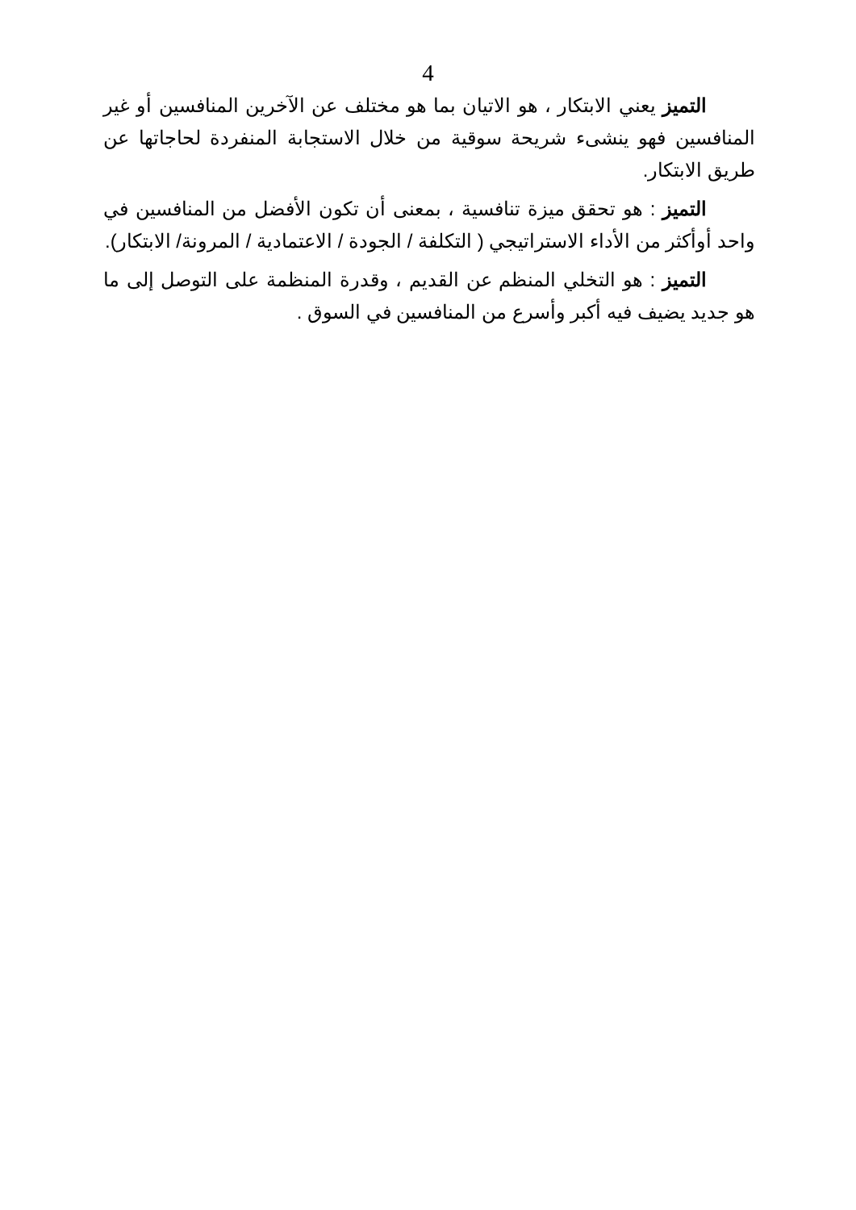4
التميز يعني الابتكار ، هو الاتيان بما هو مختلف عن الآخرين المنافسين أو غير المنافسين فهو ينشىء شريحة سوقية من خلال الاستجابة المنفردة لحاجاتها عن طريق الابتكار.
التميز : هو تحقق ميزة تنافسية ، بمعنى أن تكون الأفضل من المنافسين في واحد أوأكثر من الأداء الاستراتيجي ( التكلفة / الجودة / الاعتمادية / المرونة/ الابتكار).
التميز : هو التخلي المنظم عن القديم ، وقدرة المنظمة على التوصل إلى ما هو جديد يضيف فيه أكبر وأسرع من المنافسين في السوق .